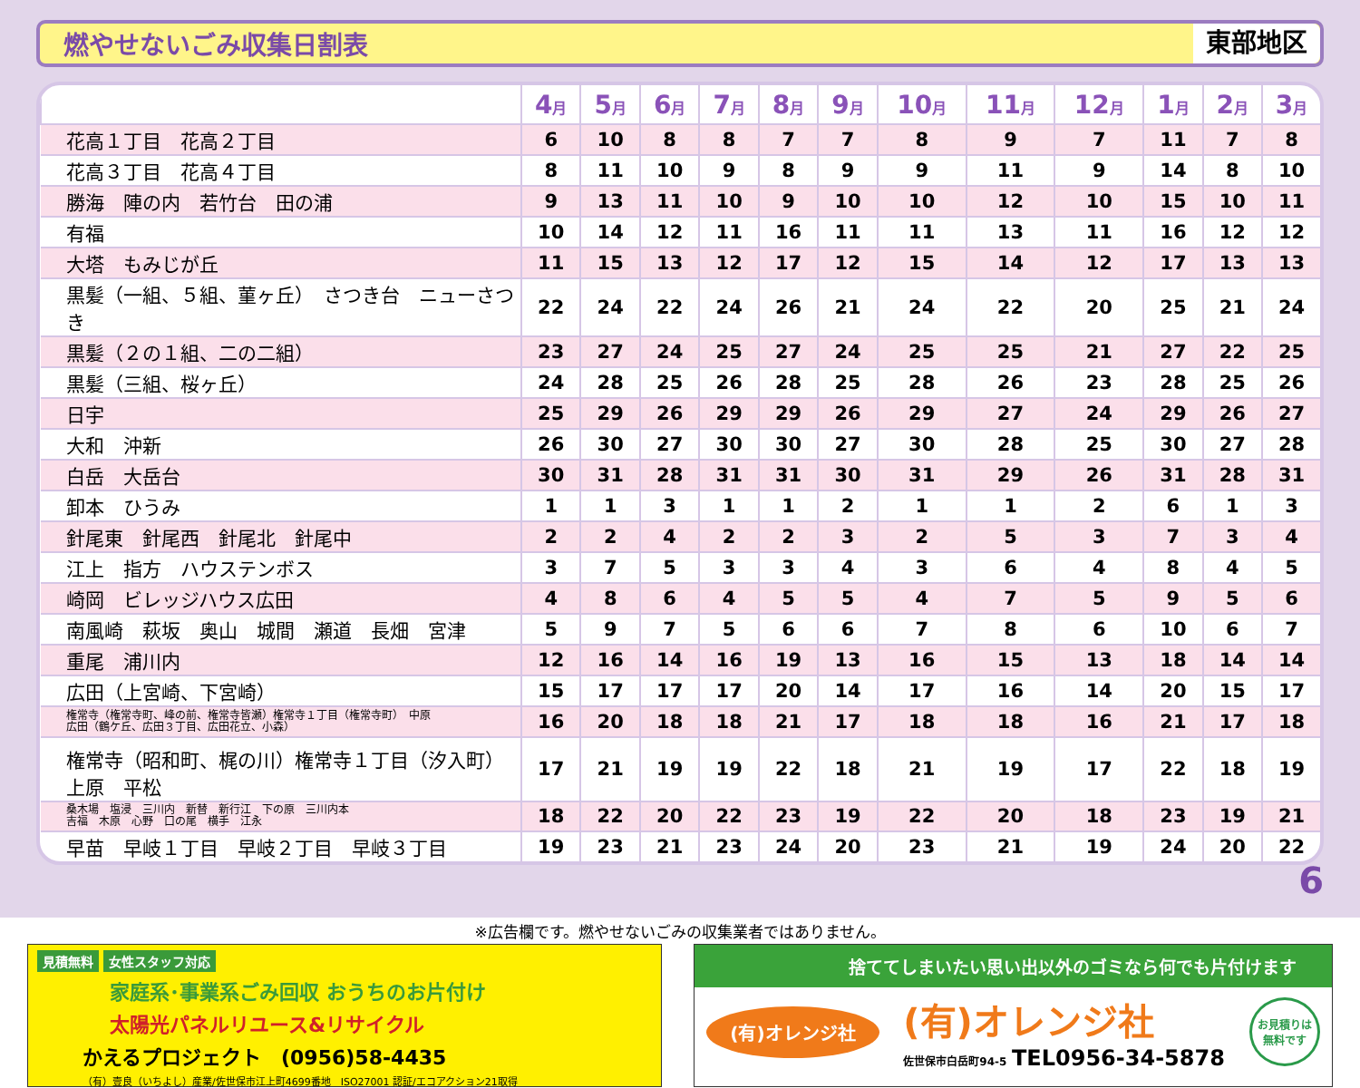燃やせないごみ収集日割表
東部地区
| | 4 月 | 5 月 | 6 月 | 7 月 | 8 月 | 9 月 | 10 月 | 11 月 | 12 月 | 1 月 | 2 月 | 3 月 |
| --- | --- | --- | --- | --- | --- | --- | --- | --- | --- | --- | --- | --- |
| 花高１丁目 花高２丁目 | 6 | 10 | 8 | 8 | 7 | 7 | 8 | 9 | 7 | 11 | 7 | 8 |
| 花高３丁目 花高４丁目 | 8 | 11 | 10 | 9 | 8 | 9 | 9 | 11 | 9 | 14 | 8 | 10 |
| 勝海 陣の内 若竹台 田の浦 | 9 | 13 | 11 | 10 | 9 | 10 | 10 | 12 | 10 | 15 | 10 | 11 |
| 有福 | 10 | 14 | 12 | 11 | 16 | 11 | 11 | 13 | 11 | 16 | 12 | 12 |
| 大塔 もみじが丘 | 11 | 15 | 13 | 12 | 17 | 12 | 15 | 14 | 12 | 17 | 13 | 13 |
| 黒髪（一組、５組、菫ヶ丘） さつき台 ニューさつき | 22 | 24 | 22 | 24 | 26 | 21 | 24 | 22 | 20 | 25 | 21 | 24 |
| 黒髪（２の１組、二の二組） | 23 | 27 | 24 | 25 | 27 | 24 | 25 | 25 | 21 | 27 | 22 | 25 |
| 黒髪（三組、桜ヶ丘） | 24 | 28 | 25 | 26 | 28 | 25 | 28 | 26 | 23 | 28 | 25 | 26 |
| 日宇 | 25 | 29 | 26 | 29 | 29 | 26 | 29 | 27 | 24 | 29 | 26 | 27 |
| 大和 沖新 | 26 | 30 | 27 | 30 | 30 | 27 | 30 | 28 | 25 | 30 | 27 | 28 |
| 白岳 大岳台 | 30 | 31 | 28 | 31 | 31 | 30 | 31 | 29 | 26 | 31 | 28 | 31 |
| 卸本 ひうみ | 1 | 1 | 3 | 1 | 1 | 2 | 1 | 1 | 2 | 6 | 1 | 3 |
| 針尾東 針尾西 針尾北 針尾中 | 2 | 2 | 4 | 2 | 2 | 3 | 2 | 5 | 3 | 7 | 3 | 4 |
| 江上 指方 ハウステンボス | 3 | 7 | 5 | 3 | 3 | 4 | 3 | 6 | 4 | 8 | 4 | 5 |
| 崎岡 ビレッジハウス広田 | 4 | 8 | 6 | 4 | 5 | 5 | 4 | 7 | 5 | 9 | 5 | 6 |
| 南風崎 萩坂 奥山 城間 瀬道 長畑 宮津 | 5 | 9 | 7 | 5 | 6 | 6 | 7 | 8 | 6 | 10 | 6 | 7 |
| 重尾 浦川内 | 12 | 16 | 14 | 16 | 19 | 13 | 16 | 15 | 13 | 18 | 14 | 14 |
| 広田（上宮崎、下宮崎） | 15 | 17 | 17 | 17 | 20 | 14 | 17 | 16 | 14 | 20 | 15 | 17 |
| 権常寺（権常寺町、峰の前、権常寺皆瀬）権常寺１丁目（権常寺町） 中原 広田（鶴ケ丘、広田３丁目、広田花立、小森） | 16 | 20 | 18 | 18 | 21 | 17 | 18 | 18 | 16 | 21 | 17 | 18 |
| 権常寺（昭和町、梶の川）権常寺１丁目（汐入町） 上原 平松 | 17 | 21 | 19 | 19 | 22 | 18 | 21 | 19 | 17 | 22 | 18 | 19 |
| 桑木場 塩浸 三川内 新替 新行江 下の原 三川内本 吉福 木原 心野 口の尾 横手 江永 | 18 | 22 | 20 | 22 | 23 | 19 | 22 | 20 | 18 | 23 | 19 | 21 |
| 早苗 早岐１丁目 早岐２丁目 早岐３丁目 | 19 | 23 | 21 | 23 | 24 | 20 | 23 | 21 | 19 | 24 | 20 | 22 |
6
※広告欄です。燃やせないごみの収集業者ではありません。
見積無料 女性スタッフ対応
家庭系･事業系ごみ回収 おうちのお片付け
太陽光パネルリユース&リサイクル
かえるプロジェクト　(0956)58-4435
（有）壹良（いちよし）産業/佐世保市江上町4699番地　ISO27001 認証/エコアクション21取得
捨ててしまいたい思い出以外のゴミなら何でも片付けます
(有)オレンジ社
(有)オレンジ社
佐世保市白岳町94-5 TEL0956-34-5878
お見積りは
無料です